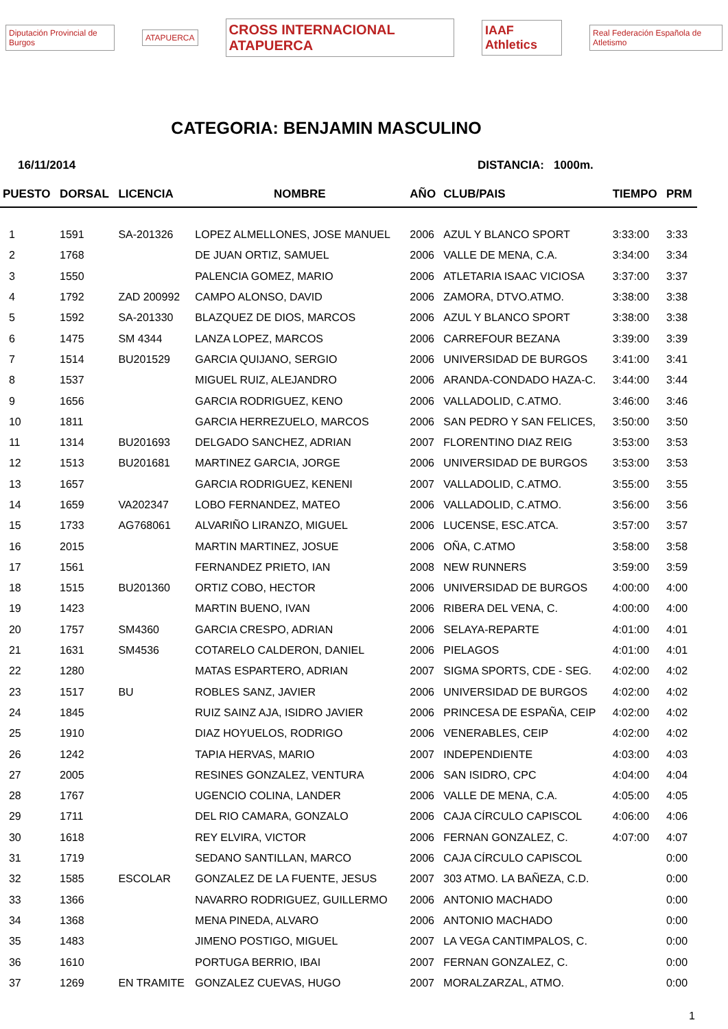Diputación Provincial de Burgos ATAPUERCA CROSS INTERNACIONAL ATAPUERCA IAAF Athletics Real Federación Española de Atletismo
CATEGORIA: BENJAMIN MASCULINO
16/11/2014 DISTANCIA: 1000m.
| PUESTO | DORSAL | LICENCIA | NOMBRE | AÑO | CLUB/PAIS | TIEMPO | PRM |
| --- | --- | --- | --- | --- | --- | --- | --- |
| 1 | 1591 | SA-201326 | LOPEZ ALMELLONES, JOSE MANUEL | 2006 | AZUL Y BLANCO SPORT | 3:33:00 | 3:33 |
| 2 | 1768 | | DE JUAN ORTIZ, SAMUEL | 2006 | VALLE DE MENA, C.A. | 3:34:00 | 3:34 |
| 3 | 1550 | | PALENCIA GOMEZ, MARIO | 2006 | ATLETARIA ISAAC VICIOSA | 3:37:00 | 3:37 |
| 4 | 1792 | ZAD 200992 | CAMPO ALONSO, DAVID | 2006 | ZAMORA, DTVO.ATMO. | 3:38:00 | 3:38 |
| 5 | 1592 | SA-201330 | BLAZQUEZ DE DIOS, MARCOS | 2006 | AZUL Y BLANCO SPORT | 3:38:00 | 3:38 |
| 6 | 1475 | SM 4344 | LANZA LOPEZ, MARCOS | 2006 | CARREFOUR BEZANA | 3:39:00 | 3:39 |
| 7 | 1514 | BU201529 | GARCIA QUIJANO, SERGIO | 2006 | UNIVERSIDAD DE BURGOS | 3:41:00 | 3:41 |
| 8 | 1537 | | MIGUEL RUIZ, ALEJANDRO | 2006 | ARANDA-CONDADO HAZA-C. | 3:44:00 | 3:44 |
| 9 | 1656 | | GARCIA RODRIGUEZ, KENO | 2006 | VALLADOLID, C.ATMO. | 3:46:00 | 3:46 |
| 10 | 1811 | | GARCIA HERREZUELO, MARCOS | 2006 | SAN PEDRO Y SAN FELICES, | 3:50:00 | 3:50 |
| 11 | 1314 | BU201693 | DELGADO SANCHEZ, ADRIAN | 2007 | FLORENTINO DIAZ REIG | 3:53:00 | 3:53 |
| 12 | 1513 | BU201681 | MARTINEZ GARCIA, JORGE | 2006 | UNIVERSIDAD DE BURGOS | 3:53:00 | 3:53 |
| 13 | 1657 | | GARCIA RODRIGUEZ, KENENI | 2007 | VALLADOLID, C.ATMO. | 3:55:00 | 3:55 |
| 14 | 1659 | VA202347 | LOBO FERNANDEZ, MATEO | 2006 | VALLADOLID, C.ATMO. | 3:56:00 | 3:56 |
| 15 | 1733 | AG768061 | ALVARIÑO LIRANZO, MIGUEL | 2006 | LUCENSE, ESC.ATCA. | 3:57:00 | 3:57 |
| 16 | 2015 | | MARTIN MARTINEZ, JOSUE | 2006 | OÑA, C.ATMO | 3:58:00 | 3:58 |
| 17 | 1561 | | FERNANDEZ PRIETO, IAN | 2008 | NEW RUNNERS | 3:59:00 | 3:59 |
| 18 | 1515 | BU201360 | ORTIZ COBO, HECTOR | 2006 | UNIVERSIDAD DE BURGOS | 4:00:00 | 4:00 |
| 19 | 1423 | | MARTIN BUENO, IVAN | 2006 | RIBERA DEL VENA, C. | 4:00:00 | 4:00 |
| 20 | 1757 | SM4360 | GARCIA CRESPO, ADRIAN | 2006 | SELAYA-REPARTE | 4:01:00 | 4:01 |
| 21 | 1631 | SM4536 | COTARELO CALDERON, DANIEL | 2006 | PIELAGOS | 4:01:00 | 4:01 |
| 22 | 1280 | | MATAS ESPARTERO, ADRIAN | 2007 | SIGMA SPORTS, CDE - SEG. | 4:02:00 | 4:02 |
| 23 | 1517 | BU | ROBLES SANZ, JAVIER | 2006 | UNIVERSIDAD DE BURGOS | 4:02:00 | 4:02 |
| 24 | 1845 | | RUIZ SAINZ AJA, ISIDRO JAVIER | 2006 | PRINCESA DE ESPAÑA, CEIP | 4:02:00 | 4:02 |
| 25 | 1910 | | DIAZ HOYUELOS, RODRIGO | 2006 | VENERABLES, CEIP | 4:02:00 | 4:02 |
| 26 | 1242 | | TAPIA HERVAS, MARIO | 2007 | INDEPENDIENTE | 4:03:00 | 4:03 |
| 27 | 2005 | | RESINES GONZALEZ, VENTURA | 2006 | SAN ISIDRO, CPC | 4:04:00 | 4:04 |
| 28 | 1767 | | UGENCIO COLINA, LANDER | 2006 | VALLE DE MENA, C.A. | 4:05:00 | 4:05 |
| 29 | 1711 | | DEL RIO CAMARA, GONZALO | 2006 | CAJA CÍRCULO CAPISCOL | 4:06:00 | 4:06 |
| 30 | 1618 | | REY ELVIRA, VICTOR | 2006 | FERNAN GONZALEZ, C. | 4:07:00 | 4:07 |
| 31 | 1719 | | SEDANO SANTILLAN, MARCO | 2006 | CAJA CÍRCULO CAPISCOL | | 0:00 |
| 32 | 1585 | ESCOLAR | GONZALEZ DE LA FUENTE, JESUS | 2007 | 303 ATMO. LA BAÑEZA, C.D. | | 0:00 |
| 33 | 1366 | | NAVARRO RODRIGUEZ, GUILLERMO | 2006 | ANTONIO MACHADO | | 0:00 |
| 34 | 1368 | | MENA PINEDA, ALVARO | 2006 | ANTONIO MACHADO | | 0:00 |
| 35 | 1483 | | JIMENO POSTIGO, MIGUEL | 2007 | LA VEGA CANTIMPALOS, C. | | 0:00 |
| 36 | 1610 | | PORTUGA BERRIO, IBAI | 2007 | FERNAN GONZALEZ, C. | | 0:00 |
| 37 | 1269 | EN TRAMITE | GONZALEZ CUEVAS, HUGO | 2007 | MORALZARZAL, ATMO. | | 0:00 |
1